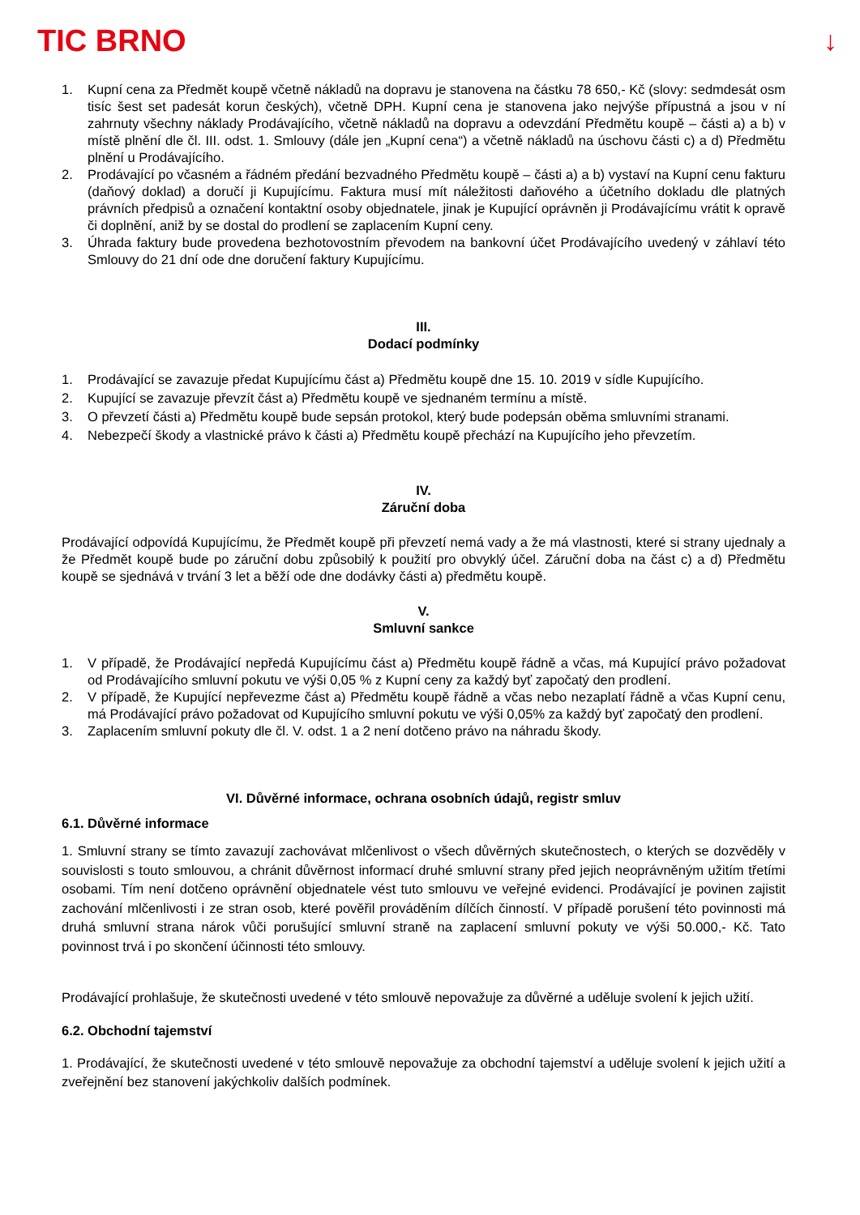TIC BRNO ↓
1. Kupní cena za Předmět koupě včetně nákladů na dopravu je stanovena na částku 78 650,- Kč (slovy: sedmdesát osm tisíc šest set padesát korun českých), včetně DPH. Kupní cena je stanovena jako nejvýše přípustná a jsou v ní zahrnuty všechny náklady Prodávajícího, včetně nákladů na dopravu a odevzdání Předmětu koupě – části a) a b) v místě plnění dle čl. III. odst. 1. Smlouvy (dále jen „Kupní cena“) a včetně nákladů na úschovu části c) a d) Předmětu plnění u Prodávajícího.
2. Prodávající po včasném a řádném předání bezvadného Předmětu koupě – části a) a b) vystaví na Kupní cenu fakturu (daňový doklad) a doručí ji Kupujícímu. Faktura musí mít náležitosti daňového a účetního dokladu dle platných právních předpisů a označení kontaktní osoby objednatele, jinak je Kupující oprávněn ji Prodávajícímu vrátit k opravě či doplnění, aniž by se dostal do prodlení se zaplacením Kupní ceny.
3. Úhrada faktury bude provedena bezhotovostním převodem na bankovní účet Prodávajícího uvedený v záhlaví této Smlouvy do 21 dní ode dne doručení faktury Kupujícímu.
III.
Dodací podmínky
1. Prodávající se zavazuje předat Kupujícímu část a) Předmětu koupě dne 15. 10. 2019 v sídle Kupujícího.
2. Kupující se zavazuje převzít část a) Předmětu koupě ve sjednaném termínu a místě.
3. O převzetí části a) Předmětu koupě bude sepsán protokol, který bude podepsán oběma smluvními stranami.
4. Nebezpečí škody a vlastnické právo k části a) Předmětu koupě přechází na Kupujícího jeho převzetím.
IV.
Záruční doba
Prodávající odpovídá Kupujícímu, že Předmět koupě při převzetí nemá vady a že má vlastnosti, které si strany ujednaly a že Předmět koupě bude po záruční dobu způsobilý k použití pro obvyklý účel. Záruční doba na část c) a d) Předmětu koupě se sjednává v trvání 3 let a běží ode dne dodávky části a) předmětu koupě.
V.
Smluvní sankce
1. V případě, že Prodávající nepředá Kupujícímu část a) Předmětu koupě řádně a včas, má Kupující právo požadovat od Prodávajícího smluvní pokutu ve výši 0,05 % z Kupní ceny za každý byť započatý den prodlení.
2. V případě, že Kupující nepřevezme část a) Předmětu koupě řádně a včas nebo nezaplatí řádně a včas Kupní cenu, má Prodávající právo požadovat od Kupujícího smluvní pokutu ve výši 0,05% za každý byť započatý den prodlení.
3. Zaplacením smluvní pokuty dle čl. V. odst. 1 a 2 není dotčeno právo na náhradu škody.
VI. Důvěrné informace, ochrana osobních údajů, registr smluv
6.1. Důvěrné informace
1. Smluvní strany se tímto zavazují zachovávat mlčenlivost o všech důvěrných skutečnostech, o kterých se dozvěděly v souvislosti s touto smlouvou, a chránit důvěrnost informací druhé smluvní strany před jejich neoprávněným užitím třetími osobami. Tím není dotčeno oprávnění objednatele vést tuto smlouvu ve veřejné evidenci. Prodávající je povinen zajistit zachování mlčenlivosti i ze stran osob, které pověřil prováděním dílčích činností. V případě porušení této povinnosti má druhá smluvní strana nárok vůči porušující smluvní straně na zaplacení smluvní pokuty ve výši 50.000,- Kč. Tato povinnost trvá i po skončení účinnosti této smlouvy.
Prodávající prohlašuje, že skutečnosti uvedené v této smlouvě nepovažuje za důvěrné a uděluje svolení k jejich užití.
6.2. Obchodní tajemství
1. Prodávající, že skutečnosti uvedené v této smlouvě nepovažuje za obchodní tajemství a uděluje svolení k jejich užití a zveřejnění bez stanovení jakýchkoliv dalších podmínek.